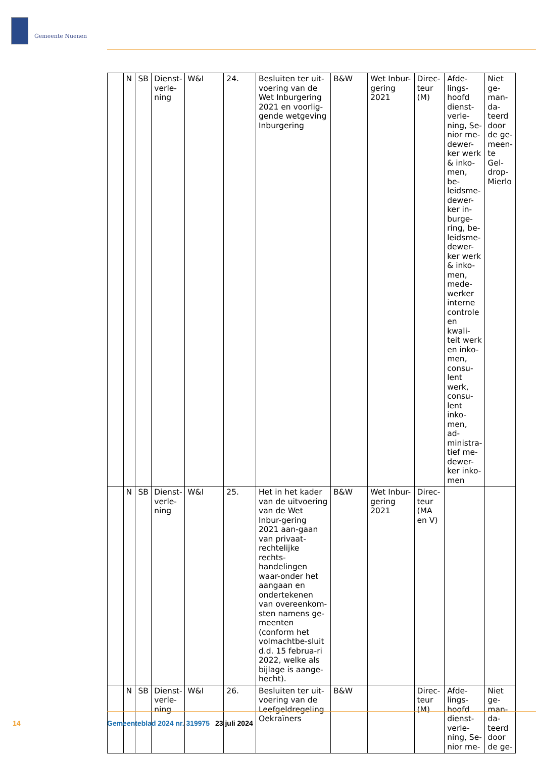Gemeente Nuenen
| | N | SB | Dienst-verle-ning | W&I | 24. | Besluiten ter uit-voering van de Wet Inburgering 2021 en voorlig-gende wetgeving Inburgering | B&W | Wet Inbur-gering 2021 | Direc-teur (M) | Afde-lings-hoofd dienst-verle-ning, Se-nior me-dewer-ker werk & inko-men, be-leidsme-dewer-ker in-burge-ring, be-leidsme-dewer-ker werk & inko-men, mede-werker interne controle en kwali-teit werk en inko-men, consu-lent werk, consu-lent inko-men, ad-ministra-tief me-dewer-ker inko-men | Niet ge-man-da-teerd door de ge-meen-te Gel-drop-Mierlo |
| | N | SB | Dienst-verle-ning | W&I | 25. | Het in het kader van de uitvoering van de Wet Inbur-gering 2021 aan-gaan van privaat-rechtelijke rechts-handelingen waar-onder het aangaan en ondertekenen van overeenkom-sten namens ge-meenten (conform het volmachtbe-sluit d.d. 15 februa-ri 2022, welke als bijlage is aange-hecht). | B&W | Wet Inbur-gering 2021 | Direc-teur (MA en V) | | |
| | N | SB | Dienst-verle-ning | W&I | 26. | Besluiten ter uit-voering van de Leefgeldregeling Oekraïners | B&W | | Direc-teur (M) | Afde-lings-hoofd dienst-verle-ning, Se-nior me- | Niet ge-man-da-teerd door de ge- |
14 Gemeenteblad 2024 nr. 319975 23 juli 2024